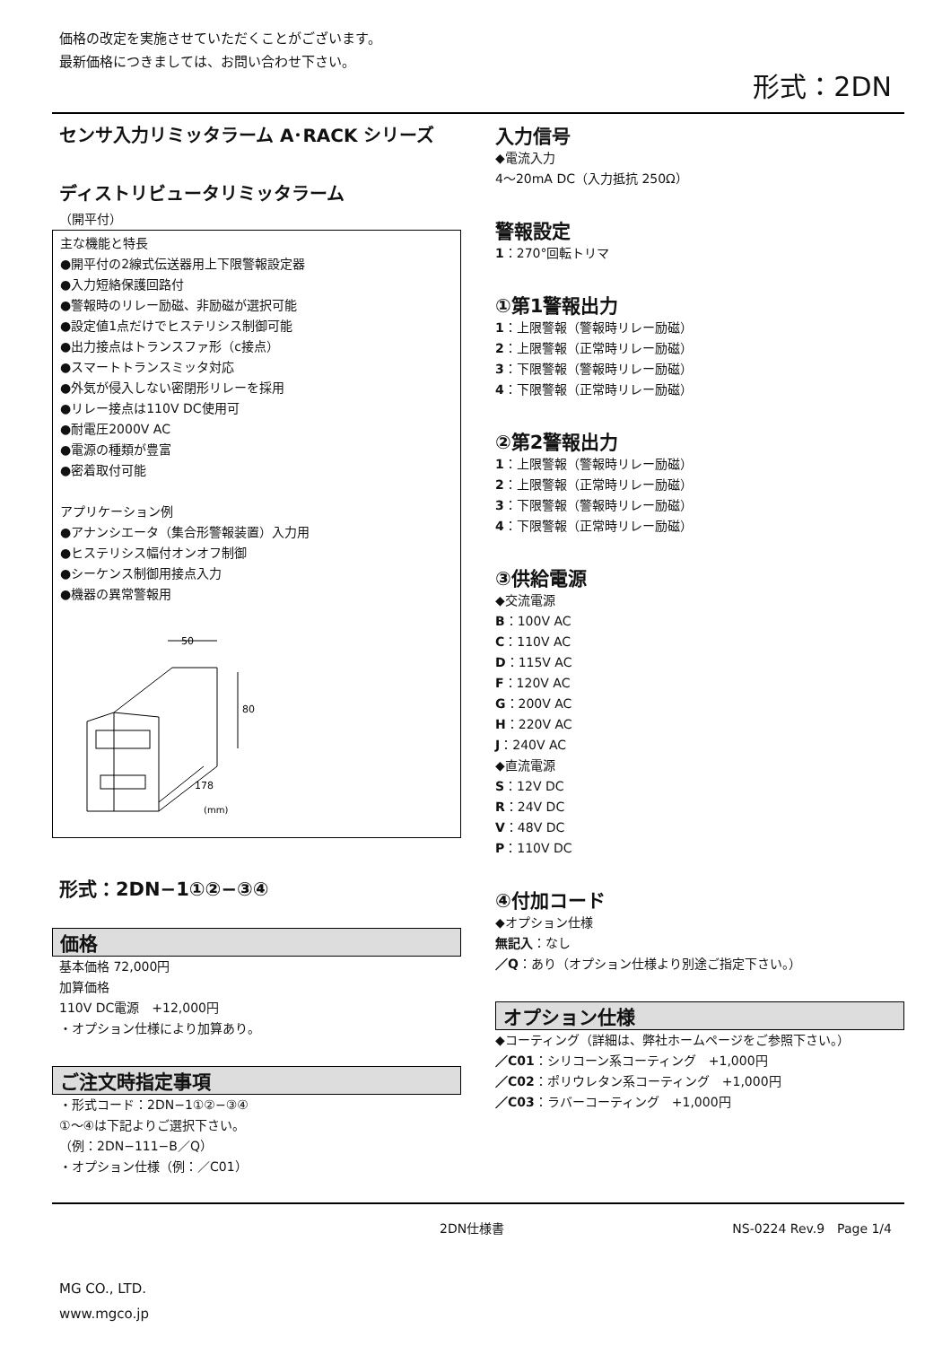価格の改定を実施させていただくことがございます。
最新価格につきましては、お問い合わせ下さい。
形式：2DN
センサ入力リミッタラーム A･RACK シリーズ
ディストリビュータリミッタラーム
（開平付）
主な機能と特長
●開平付の2線式伝送器用上下限警報設定器
●入力短絡保護回路付
●警報時のリレー励磁、非励磁が選択可能
●設定値1点だけでヒステリシス制御可能
●出力接点はトランスファ形（c接点）
●スマートトランスミッタ対応
●外気が侵入しない密閉形リレーを採用
●リレー接点は110V DC使用可
●耐電圧2000V AC
●電源の種類が豊富
●密着取付可能
アプリケーション例
●アナンシエータ（集合形警報装置）入力用
●ヒステリシス幅付オンオフ制御
●シーケンス制御用接点入力
●機器の異常警報用
50
80
178
(mm)
形式：2DN−1①②−③④
価格
基本価格 72,000円
加算価格
110V DC電源　+12,000円
・オプション仕様により加算あり。
ご注文時指定事項
・形式コード：2DN−1①②−③④
①〜④は下記よりご選択下さい。
（例：2DN−111−B／Q）
・オプション仕様（例：／C01）
入力信号
◆電流入力
4〜20mA DC（入力抵抗 250Ω）
警報設定
1：270°回転トリマ
①第1警報出力
1：上限警報（警報時リレー励磁）
2：上限警報（正常時リレー励磁）
3：下限警報（警報時リレー励磁）
4：下限警報（正常時リレー励磁）
②第2警報出力
1：上限警報（警報時リレー励磁）
2：上限警報（正常時リレー励磁）
3：下限警報（警報時リレー励磁）
4：下限警報（正常時リレー励磁）
③供給電源
◆交流電源
B：100V AC
C：110V AC
D：115V AC
F：120V AC
G：200V AC
H：220V AC
J：240V AC
◆直流電源
S：12V DC
R：24V DC
V：48V DC
P：110V DC
④付加コード
◆オプション仕様
無記入：なし
／Q：あり（オプション仕様より別途ご指定下さい。）
オプション仕様
◆コーティング（詳細は、弊社ホームページをご参照下さい。）
／C01：シリコーン系コーティング　+1,000円
／C02：ポリウレタン系コーティング　+1,000円
／C03：ラバーコーティング　+1,000円
2DN仕様書 NS-0224 Rev.9　Page 1/4
MG CO., LTD.
www.mgco.jp